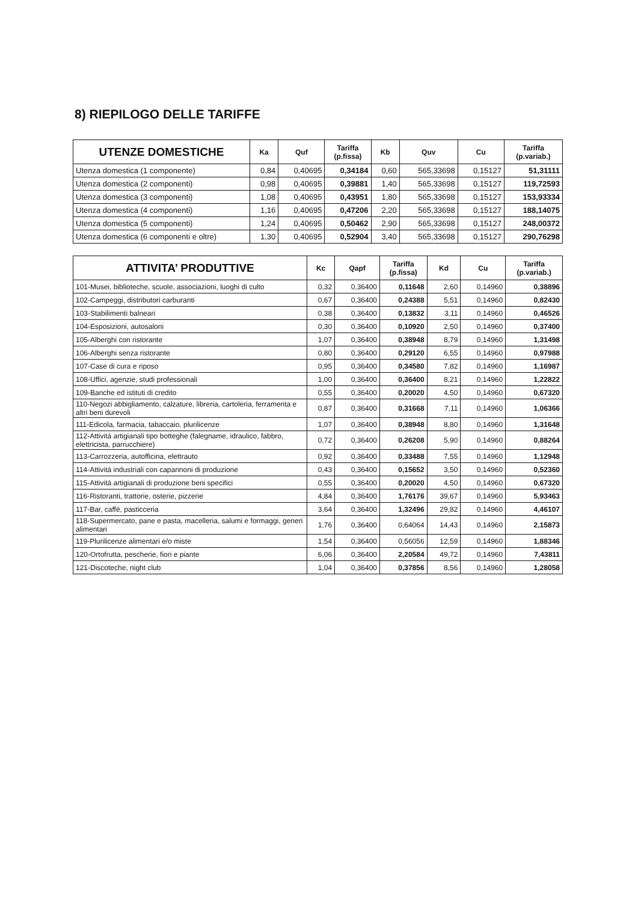8) RIEPILOGO DELLE TARIFFE
| UTENZE DOMESTICHE | Ka | Quf | Tariffa (p.fissa) | Kb | Quv | Cu | Tariffa (p.variab.) |
| --- | --- | --- | --- | --- | --- | --- | --- |
| Utenza domestica (1 componente) | 0,84 | 0,40695 | 0,34184 | 0,60 | 565,33698 | 0,15127 | 51,31111 |
| Utenza domestica (2 componenti) | 0,98 | 0,40695 | 0,39881 | 1,40 | 565,33698 | 0,15127 | 119,72593 |
| Utenza domestica (3 componenti) | 1,08 | 0,40695 | 0,43951 | 1,80 | 565,33698 | 0,15127 | 153,93334 |
| Utenza domestica (4 componenti) | 1,16 | 0,40695 | 0,47206 | 2,20 | 565,33698 | 0,15127 | 188,14075 |
| Utenza domestica (5 componenti) | 1,24 | 0,40695 | 0,50462 | 2,90 | 565,33698 | 0,15127 | 248,00372 |
| Utenza domestica (6 componenti e oltre) | 1,30 | 0,40695 | 0,52904 | 3,40 | 565,33698 | 0,15127 | 290,76298 |
| ATTIVITA’ PRODUTTIVE | Kc | Qapf | Tariffa (p.fissa) | Kd | Cu | Tariffa (p.variab.) |
| --- | --- | --- | --- | --- | --- | --- |
| 101-Musei, biblioteche, scuole, associazioni, luoghi di culto | 0,32 | 0,36400 | 0,11648 | 2,60 | 0,14960 | 0,38896 |
| 102-Campeggi, distributori carburanti | 0,67 | 0,36400 | 0,24388 | 5,51 | 0,14960 | 0,82430 |
| 103-Stabilimenti balneari | 0,38 | 0,36400 | 0,13832 | 3,11 | 0,14960 | 0,46526 |
| 104-Esposizioni, autosaloni | 0,30 | 0,36400 | 0,10920 | 2,50 | 0,14960 | 0,37400 |
| 105-Alberghi con ristorante | 1,07 | 0,36400 | 0,38948 | 8,79 | 0,14960 | 1,31498 |
| 106-Alberghi senza ristorante | 0,80 | 0,36400 | 0,29120 | 6,55 | 0,14960 | 0,97988 |
| 107-Case di cura e riposo | 0,95 | 0,36400 | 0,34580 | 7,82 | 0,14960 | 1,16987 |
| 108-Uffici, agenzie, studi professionali | 1,00 | 0,36400 | 0,36400 | 8,21 | 0,14960 | 1,22822 |
| 109-Banche ed istituti di credito | 0,55 | 0,36400 | 0,20020 | 4,50 | 0,14960 | 0,67320 |
| 110-Negozi abbigliamento, calzature, libreria, cartoleria, ferramenta e altri beni durevoli | 0,87 | 0,36400 | 0,31668 | 7,11 | 0,14960 | 1,06366 |
| 111-Edicola, farmacia, tabaccaio, plurilicenze | 1,07 | 0,36400 | 0,38948 | 8,80 | 0,14960 | 1,31648 |
| 112-Attività artigianali tipo botteghe (falegname, idraulico, fabbro, elettricista, parrucchiere) | 0,72 | 0,36400 | 0,26208 | 5,90 | 0,14960 | 0,88264 |
| 113-Carrozzeria, autofficina, elettrauto | 0,92 | 0,36400 | 0,33488 | 7,55 | 0,14960 | 1,12948 |
| 114-Attività industriali con capannoni di produzione | 0,43 | 0,36400 | 0,15652 | 3,50 | 0,14960 | 0,52360 |
| 115-Attività artigianali di produzione beni specifici | 0,55 | 0,36400 | 0,20020 | 4,50 | 0,14960 | 0,67320 |
| 116-Ristoranti, trattorie, osterie, pizzerie | 4,84 | 0,36400 | 1,76176 | 39,67 | 0,14960 | 5,93463 |
| 117-Bar, caffè, pasticceria | 3,64 | 0,36400 | 1,32496 | 29,82 | 0,14960 | 4,46107 |
| 118-Supermercato, pane e pasta, macelleria, salumi e formaggi, generi alimentari | 1,76 | 0,36400 | 0,64064 | 14,43 | 0,14960 | 2,15873 |
| 119-Plurilicenze alimentari e/o miste | 1,54 | 0,36400 | 0,56056 | 12,59 | 0,14960 | 1,88346 |
| 120-Ortofrutta, pescherie, fiori e piante | 6,06 | 0,36400 | 2,20584 | 49,72 | 0,14960 | 7,43811 |
| 121-Discoteche, night club | 1,04 | 0,36400 | 0,37856 | 8,56 | 0,14960 | 1,28058 |